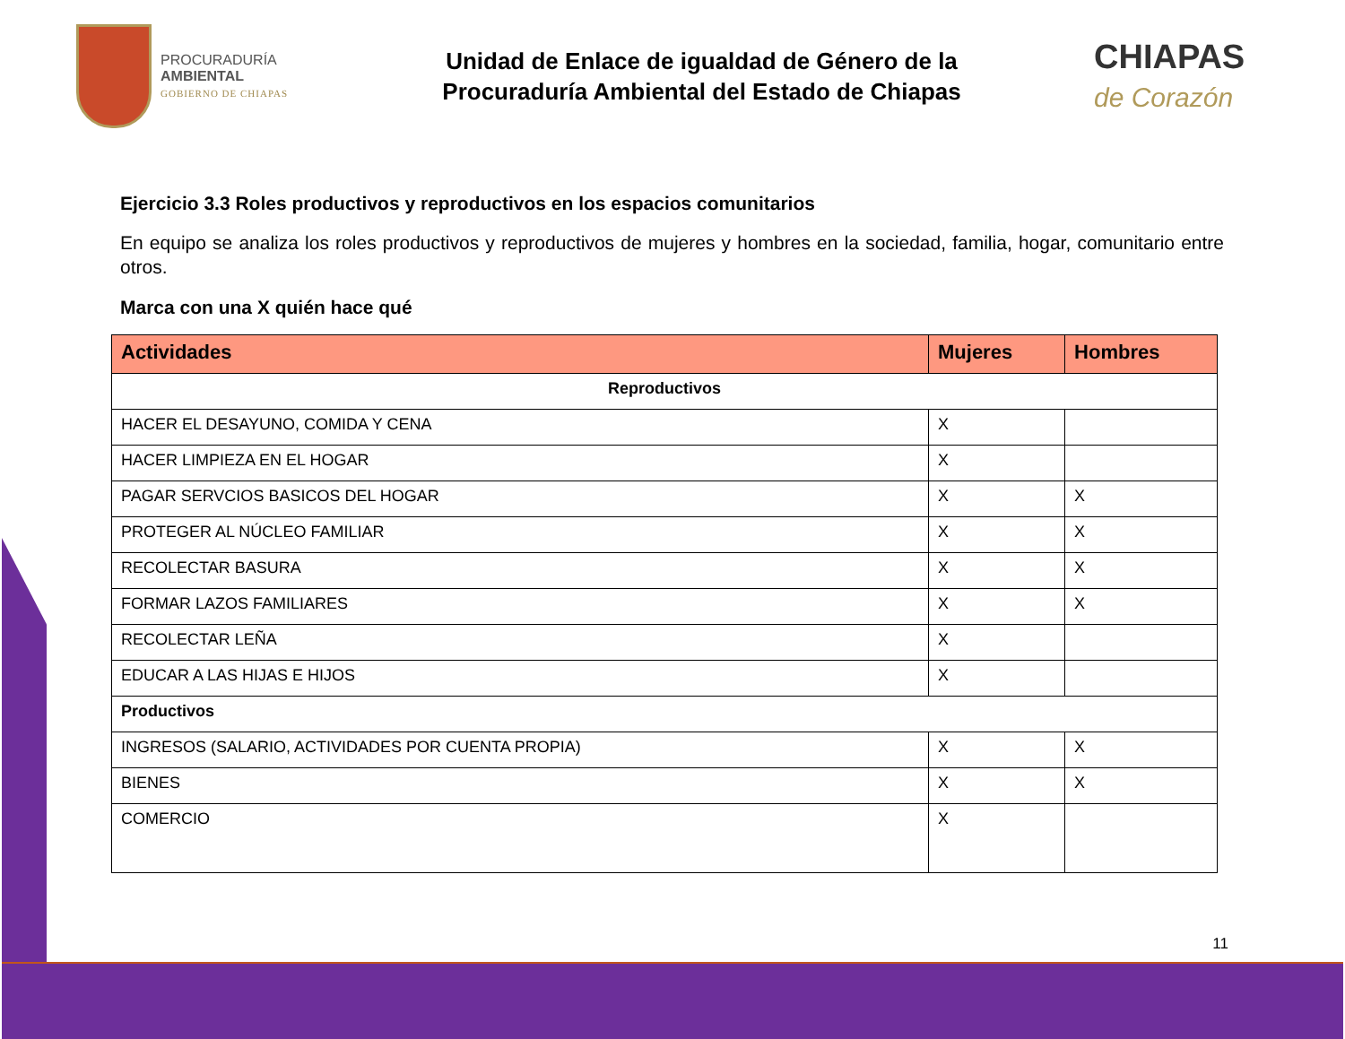PROCURADURÍA
AMBIENTAL
GOBIERNO DE CHIAPAS
Unidad de Enlace de igualdad de Género de la
Procuraduría Ambiental del Estado de Chiapas
CHIAPAS
de Corazón
Ejercicio 3.3 Roles productivos y reproductivos en los espacios comunitarios
En equipo se analiza los roles productivos y reproductivos de mujeres y hombres en la sociedad, familia, hogar, comunitario entre otros.
Marca con una X quién hace qué
| Actividades | Mujeres | Hombres |
| --- | --- | --- |
| Reproductivos | | |
| HACER EL DESAYUNO, COMIDA Y CENA | X | |
| HACER LIMPIEZA EN EL HOGAR | X | |
| PAGAR SERVCIOS BASICOS DEL HOGAR | X | X |
| PROTEGER AL NÚCLEO FAMILIAR | X | X |
| RECOLECTAR BASURA | X | X |
| FORMAR LAZOS FAMILIARES | X | X |
| RECOLECTAR LEÑA | X | |
| EDUCAR A LAS HIJAS E HIJOS | X | |
| Productivos | | |
| INGRESOS (SALARIO, ACTIVIDADES POR CUENTA PROPIA) | X | X |
| BIENES | X | X |
| COMERCIO | X | |
11